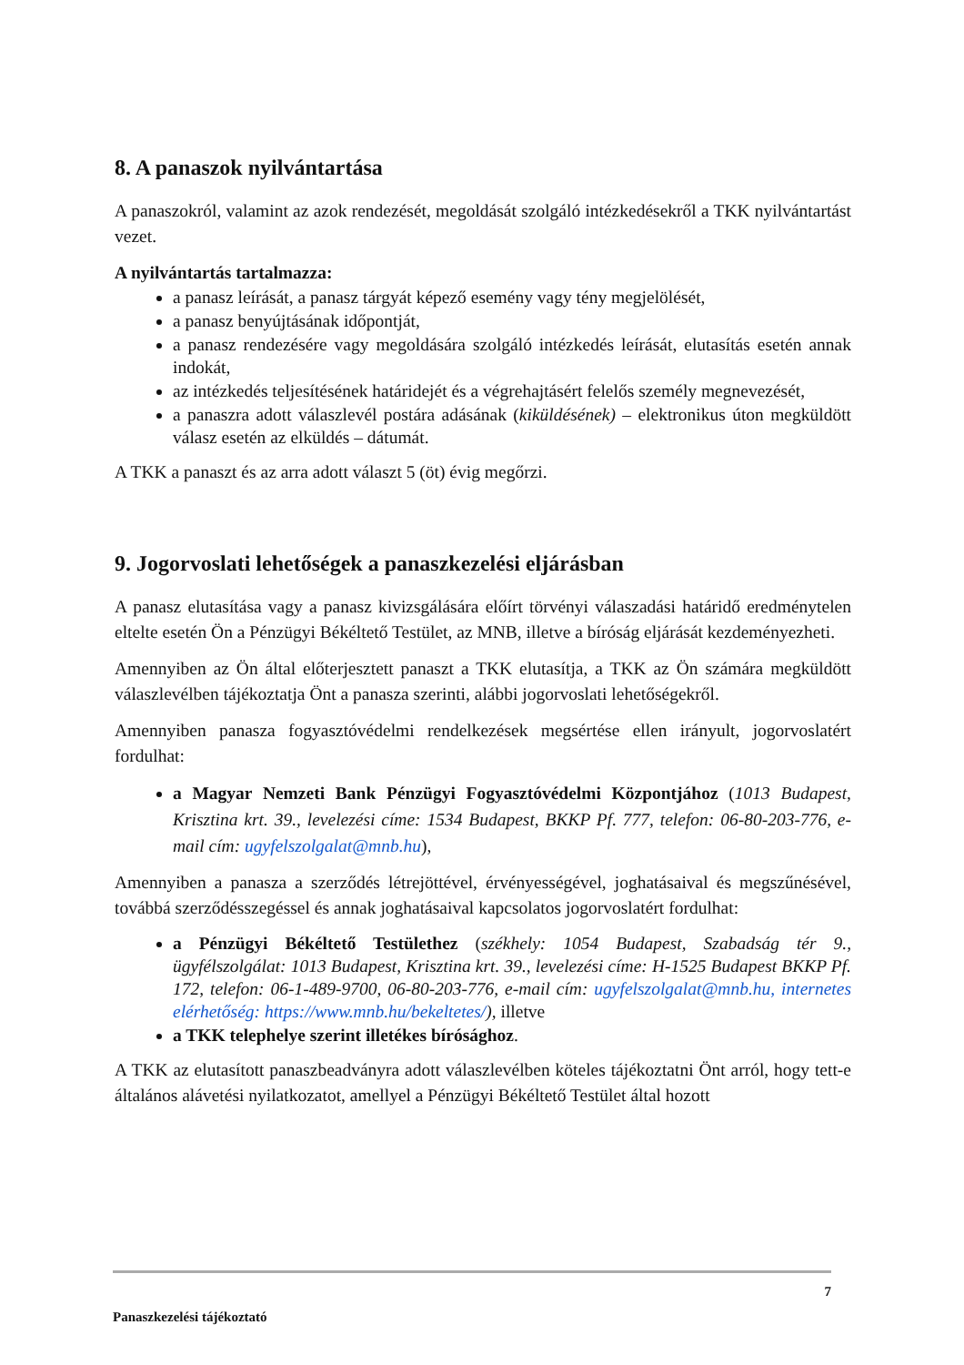8. A panaszok nyilvántartása
A panaszokról, valamint az azok rendezését, megoldását szolgáló intézkedésekről a TKK nyilvántartást vezet.
A nyilvántartás tartalmazza:
a panasz leírását, a panasz tárgyát képező esemény vagy tény megjelölését,
a panasz benyújtásának időpontját,
a panasz rendezésére vagy megoldására szolgáló intézkedés leírását, elutasítás esetén annak indokát,
az intézkedés teljesítésének határidejét és a végrehajtásért felelős személy megnevezését,
a panaszra adott válaszlevél postára adásának (kiküldésének) – elektronikus úton megküldött válasz esetén az elküldés – dátumát.
A TKK a panaszt és az arra adott választ 5 (öt) évig megőrzi.
9. Jogorvoslati lehetőségek a panaszkezelési eljárásban
A panasz elutasítása vagy a panasz kivizsgálására előírt törvényi válaszadási határidő eredménytelen eltelte esetén Ön a Pénzügyi Békéltető Testület, az MNB, illetve a bíróság eljárását kezdeményezheti.
Amennyiben az Ön által előterjesztett panaszt a TKK elutasítja, a TKK az Ön számára megküldött válaszlevélben tájékoztatja Önt a panasza szerinti, alábbi jogorvoslati lehetőségekről.
Amennyiben panasza fogyasztóvédelmi rendelkezések megsértése ellen irányult, jogorvoslatért fordulhat:
a Magyar Nemzeti Bank Pénzügyi Fogyasztóvédelmi Központjához (1013 Budapest, Krisztina krt. 39., levelezési címe: 1534 Budapest, BKKP Pf. 777, telefon: 06-80-203-776, e-mail cím: ugyfelszolgalat@mnb.hu),
Amennyiben a panasza a szerződés létrejöttével, érvényességével, joghatásaival és megszűnésével, továbbá szerződésszegéssel és annak joghatásaival kapcsolatos jogorvoslatért fordulhat:
a Pénzügyi Békéltető Testülethez (székhely: 1054 Budapest, Szabadság tér 9., ügyfélszolgálat: 1013 Budapest, Krisztina krt. 39., levelezési címe: H-1525 Budapest BKKP Pf. 172, telefon: 06-1-489-9700, 06-80-203-776, e-mail cím: ugyfelszolgalat@mnb.hu, internetes elérhetőség: https://www.mnb.hu/bekeltetes/), illetve
a TKK telephelye szerint illetékes bírósághoz.
A TKK az elutasított panaszbeadványra adott válaszlevélben köteles tájékoztatni Önt arról, hogy tett-e általános alávetési nyilatkozatot, amellyel a Pénzügyi Békéltető Testület által hozott
7
Panaszkezelési tájékoztató